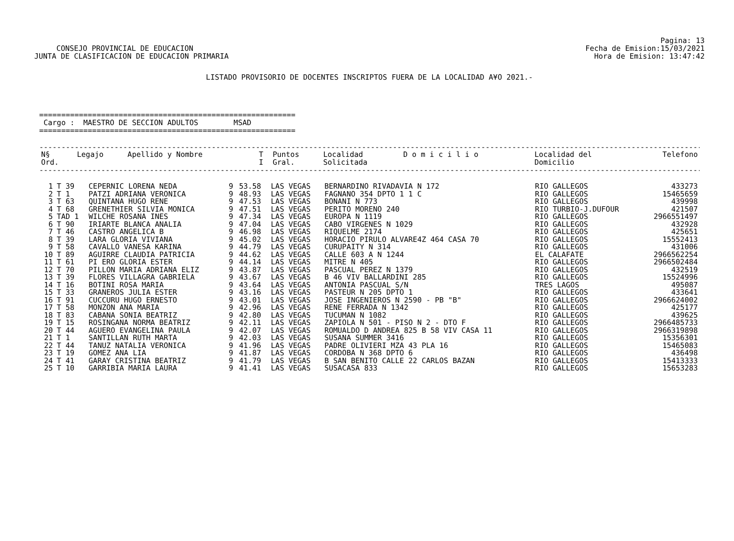CONSEJO PROVINCIAL DE EDUCACION
JUNTA DE CLASIFICACION DE EDUCACION PRIMARIA
Pagina: 13
Fecha de Emision:15/03/2021
Hora de Emision: 13:47:42
LISTADO PROVISORIO DE DOCENTES INSCRIPTOS FUERA DE LA LOCALIDAD A¥O 2021.-
==========================================================
Cargo : MAESTRO DE SECCION ADULTOS MSAD
==========================================================
------------------------------------------------------------------------------------------------------------------------------------------------------
| N§ Ord. | Legajo | Apellido y Nombre | T I | Puntos Gral. | Localidad Solicitada | D o m i c i l i o | Localidad del Domicilio | Telefono |
| --- | --- | --- | --- | --- | --- | --- | --- | --- |
------------------------------------------------------------------------------------------------------------------------------------------------------
| 1 | T 39 | CEPERNIC LORENA NEDA | 9 | 53.58 | LAS VEGAS | BERNARDINO RIVADAVIA N 172 | RIO GALLEGOS | 433273 |
| 2 | T 1 | PATZI ADRIANA VERONICA | 9 | 48.93 | LAS VEGAS | FAGNANO 354 DPTO 1 1 C | RIO GALLEGOS | 15465659 |
| 3 | T 63 | QUINTANA HUGO RENE | 9 | 47.53 | LAS VEGAS | BONANI N 773 | RIO GALLEGOS | 439998 |
| 4 | T 68 | GRENETHIER SILVIA MONICA | 9 | 47.51 | LAS VEGAS | PERITO MORENO 240 | RIO TURBIO-J.DUFOUR | 421507 |
| 5 | TAD 1 | WILCHE ROSANA INES | 9 | 47.34 | LAS VEGAS | EUROPA N 1119 | RIO GALLEGOS | 2966551497 |
| 6 | T 90 | IRIARTE BLANCA ANALIA | 9 | 47.04 | LAS VEGAS | CABO VIRGENES N 1029 | RIO GALLEGOS | 432928 |
| 7 | T 46 | CASTRO ANGELICA B | 9 | 46.98 | LAS VEGAS | RIQUELME 2174 | RIO GALLEGOS | 425651 |
| 8 | T 39 | LARA GLORIA VIVIANA | 9 | 45.02 | LAS VEGAS | HORACIO PIRULO ALVARE4Z 464 CASA 70 | RIO GALLEGOS | 15552413 |
| 9 | T 58 | CAVALLO VANESA KARINA | 9 | 44.79 | LAS VEGAS | CURUPAITY N 314 | RIO GALLEGOS | 431006 |
| 10 | T 89 | AGUIRRE CLAUDIA PATRICIA | 9 | 44.62 | LAS VEGAS | CALLE 603 A N 1244 | EL CALAFATE | 2966562254 |
| 11 | T 61 | PI ERO GLORIA ESTER | 9 | 44.14 | LAS VEGAS | MITRE N 405 | RIO GALLEGOS | 2966502484 |
| 12 | T 70 | PILLON MARIA ADRIANA ELIZ | 9 | 43.87 | LAS VEGAS | PASCUAL PEREZ N 1379 | RIO GALLEGOS | 432519 |
| 13 | T 39 | FLORES VILLAGRA GABRIELA | 9 | 43.67 | LAS VEGAS | B 46 VIV BALLARDINI 285 | RIO GALLEGOS | 15524996 |
| 14 | T 16 | BOTINI ROSA MARIA | 9 | 43.64 | LAS VEGAS | ANTONIA PASCUAL S/N | TRES LAGOS | 495087 |
| 15 | T 33 | GRANEROS JULIA ESTER | 9 | 43.16 | LAS VEGAS | PASTEUR N 205 DPTO 1 | RIO GALLEGOS | 433641 |
| 16 | T 91 | CUCCURU HUGO ERNESTO | 9 | 43.01 | LAS VEGAS | JOSE INGENIEROS N 2590 - PB "B" | RIO GALLEGOS | 2966624002 |
| 17 | T 58 | MONZON ANA MARIA | 9 | 42.96 | LAS VEGAS | RENE FERRADA N 1342 | RIO GALLEGOS | 425177 |
| 18 | T 83 | CABANA SONIA BEATRIZ | 9 | 42.80 | LAS VEGAS | TUCUMAN N 1082 | RIO GALLEGOS | 439625 |
| 19 | T 15 | ROSINGANA NORMA BEATRIZ | 9 | 42.11 | LAS VEGAS | ZAPIOLA N 501 - PISO N 2 - DTO F | RIO GALLEGOS | 2966485733 |
| 20 | T 44 | AGUERO EVANGELINA PAULA | 9 | 42.07 | LAS VEGAS | ROMUALDO D ANDREA 825 B 58 VIV CASA 11 | RIO GALLEGOS | 2966319898 |
| 21 | T 1 | SANTILLAN RUTH MARTA | 9 | 42.03 | LAS VEGAS | SUSANA SUMMER 3416 | RIO GALLEGOS | 15356301 |
| 22 | T 44 | TANUZ NATALIA VERONICA | 9 | 41.96 | LAS VEGAS | PADRE OLIVIERI MZA 43 PLA 16 | RIO GALLEGOS | 15465083 |
| 23 | T 19 | GOMEZ ANA LIA | 9 | 41.87 | LAS VEGAS | CORDOBA N 368 DPTO 6 | RIO GALLEGOS | 436498 |
| 24 | T 41 | GARAY CRISTINA BEATRIZ | 9 | 41.79 | LAS VEGAS | B SAN BENITO CALLE 22 CARLOS BAZAN | RIO GALLEGOS | 15413333 |
| 25 | T 10 | GARRIBIA MARIA LAURA | 9 | 41.41 | LAS VEGAS | SUSACASA 833 | RIO GALLEGOS | 15653283 |